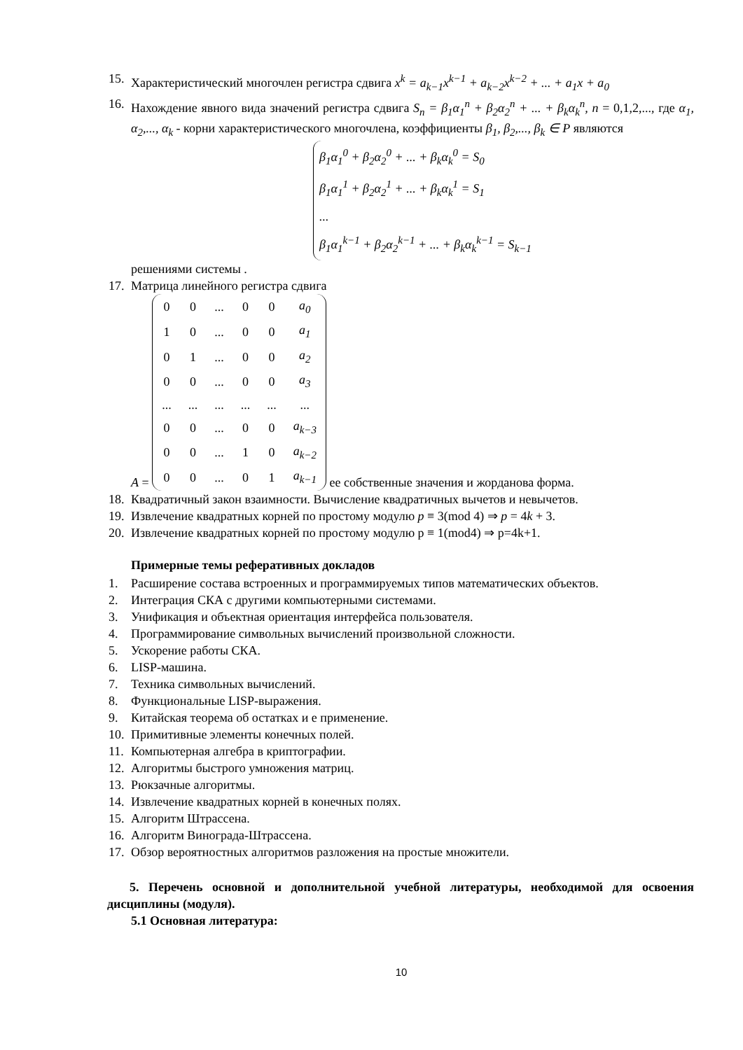15. Характеристический многочлен регистра сдвига x<sup>k</sup> = a<sub>k−1</sub>x<sup>k−1</sup> + a<sub>k−2</sub>x<sup>k−2</sup> + ... + a<sub>1</sub>x + a<sub>0</sub>
16. Нахождение явного вида значений регистра сдвига S<sub>n</sub> = β<sub>1</sub>α<sub>1</sub><sup>n</sup> + β<sub>2</sub>α<sub>2</sub><sup>n</sup> + ... + β<sub>k</sub>α<sub>k</sub><sup>n</sup>, n = 0,1,2,..., где α<sub>1</sub>, α<sub>2</sub>,..., α<sub>k</sub> - корни характеристического многочлена, коэффициенты β<sub>1</sub>, β<sub>2</sub>,..., β<sub>k</sub> ∈ P являются
β<sub>1</sub>α<sub>1</sub><sup>0</sup> + β<sub>2</sub>α<sub>2</sub><sup>0</sup> + ... + β<sub>k</sub>α<sub>k</sub><sup>0</sup> = S<sub>0</sub>
β<sub>1</sub>α<sub>1</sub><sup>1</sup> + β<sub>2</sub>α<sub>2</sub><sup>1</sup> + ... + β<sub>k</sub>α<sub>k</sub><sup>1</sup> = S<sub>1</sub>
...
β<sub>1</sub>α<sub>1</sub><sup>k−1</sup> + β<sub>2</sub>α<sub>2</sub><sup>k−1</sup> + ... + β<sub>k</sub>α<sub>k</sub><sup>k−1</sup> = S<sub>k−1</sub>
решениями системы .
17. Матрица линейного регистра сдвига
A =
| 0 | 0 | ... | 0 | 0 | a<sub>0</sub> |
| 1 | 0 | ... | 0 | 0 | a<sub>1</sub> |
| 0 | 1 | ... | 0 | 0 | a<sub>2</sub> |
| 0 | 0 | ... | 0 | 0 | a<sub>3</sub> |
| ... | ... | ... | ... | ... | ... |
| 0 | 0 | ... | 0 | 0 | a<sub>k−3</sub> |
| 0 | 0 | ... | 1 | 0 | a<sub>k−2</sub> |
| 0 | 0 | ... | 0 | 1 | a<sub>k−1</sub> |
ее собственные значения и жорданова форма.
18. Квадратичный закон взаимности. Вычисление квадратичных вычетов и невычетов.
19. Извлечение квадратных корней по простому модулю p ≡ 3(mod 4) ⇒ p = 4k + 3.
20. Извлечение квадратных корней по простому модулю p ≡ 1(mod4) ⇒ p=4k+1.
Примерные темы реферативных докладов
1. Расширение состава встроенных и программируемых типов математических объектов.
2. Интеграция СКА с другими компьютерными системами.
3. Унификация и объектная ориентация интерфейса пользователя.
4. Программирование символьных вычислений произвольной сложности.
5. Ускорение работы СКА.
6. LISP-машина.
7. Техника символьных вычислений.
8. Функциональные LISP-выражения.
9. Китайская теорема об остатках и е применение.
10. Примитивные элементы конечных полей.
11. Компьютерная алгебра в криптографии.
12. Алгоритмы быстрого умножения матриц.
13. Рюкзачные алгоритмы.
14. Извлечение квадратных корней в конечных полях.
15. Алгоритм Штрассена.
16. Алгоритм Винограда-Штрассена.
17. Обзор вероятностных алгоритмов разложения на простые множители.
5. Перечень основной и дополнительной учебной литературы, необходимой для освоения дисциплины (модуля).
5.1 Основная литература:
10